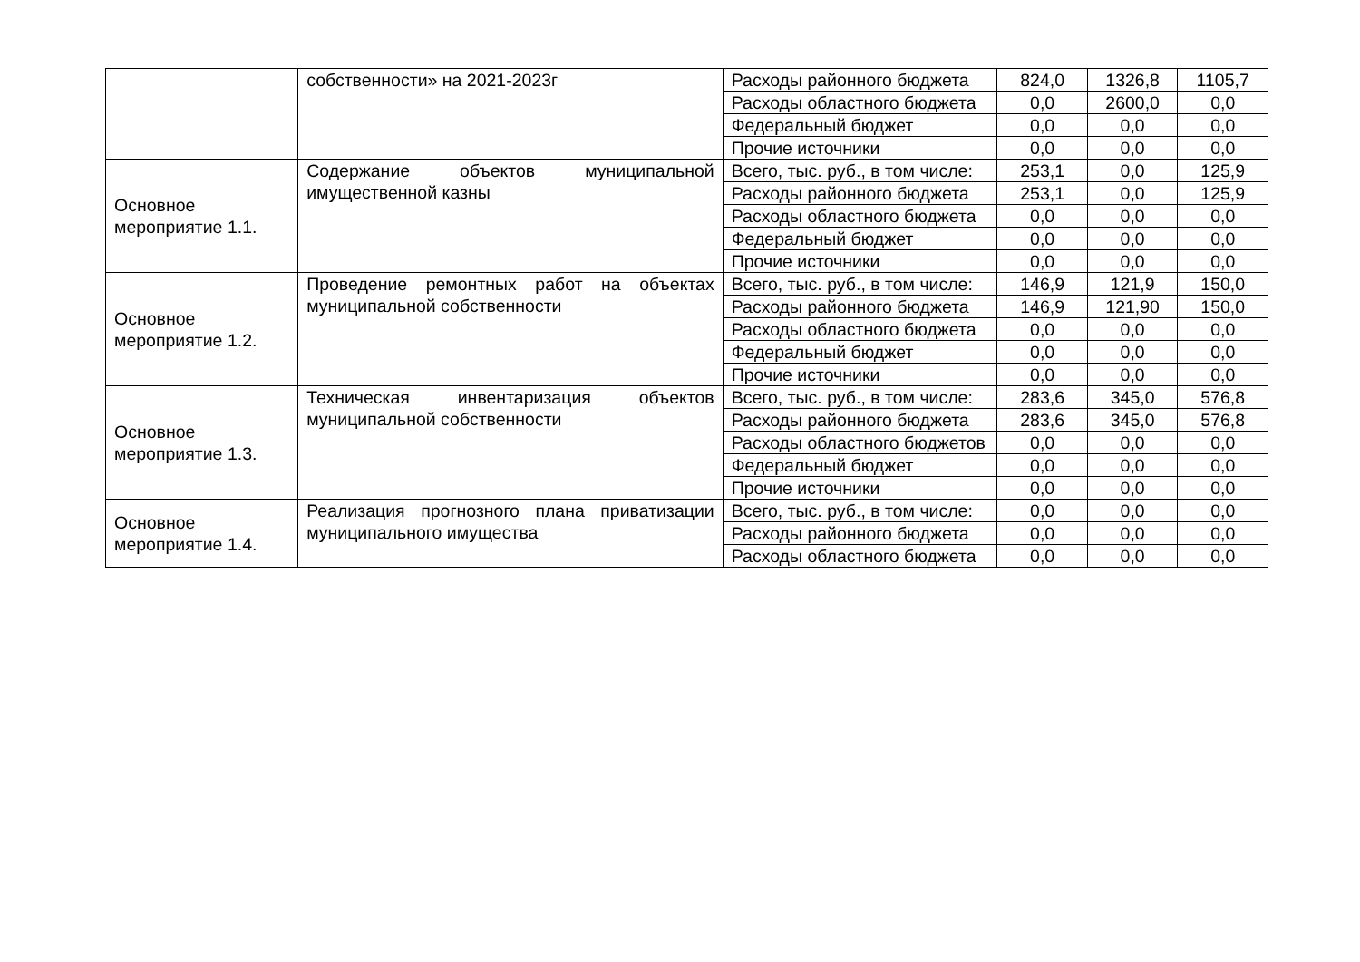| | собственности» на 2021-2023г | Расходы районного бюджета | 824,0 | 1326,8 | 1105,7 |
| | | Расходы областного бюджета | 0,0 | 2600,0 | 0,0 |
| | | Федеральный бюджет | 0,0 | 0,0 | 0,0 |
| | | Прочие источники | 0,0 | 0,0 | 0,0 |
| Основное мероприятие 1.1. | Содержание объектов муниципальной имущественной казны | Всего, тыс. руб., в том числе: | 253,1 | 0,0 | 125,9 |
| | | Расходы районного бюджета | 253,1 | 0,0 | 125,9 |
| | | Расходы областного бюджета | 0,0 | 0,0 | 0,0 |
| | | Федеральный бюджет | 0,0 | 0,0 | 0,0 |
| | | Прочие источники | 0,0 | 0,0 | 0,0 |
| Основное мероприятие 1.2. | Проведение ремонтных работ на объектах муниципальной собственности | Всего, тыс. руб., в том числе: | 146,9 | 121,9 | 150,0 |
| | | Расходы районного бюджета | 146,9 | 121,90 | 150,0 |
| | | Расходы областного бюджета | 0,0 | 0,0 | 0,0 |
| | | Федеральный бюджет | 0,0 | 0,0 | 0,0 |
| | | Прочие источники | 0,0 | 0,0 | 0,0 |
| Основное мероприятие 1.3. | Техническая инвентаризация объектов муниципальной собственности | Всего, тыс. руб., в том числе: | 283,6 | 345,0 | 576,8 |
| | | Расходы районного бюджета | 283,6 | 345,0 | 576,8 |
| | | Расходы областного бюджетов | 0,0 | 0,0 | 0,0 |
| | | Федеральный бюджет | 0,0 | 0,0 | 0,0 |
| | | Прочие источники | 0,0 | 0,0 | 0,0 |
| Основное мероприятие 1.4. | Реализация прогнозного плана приватизации муниципального имущества | Всего, тыс. руб., в том числе: | 0,0 | 0,0 | 0,0 |
| | | Расходы районного бюджета | 0,0 | 0,0 | 0,0 |
| | | Расходы областного бюджета | 0,0 | 0,0 | 0,0 |